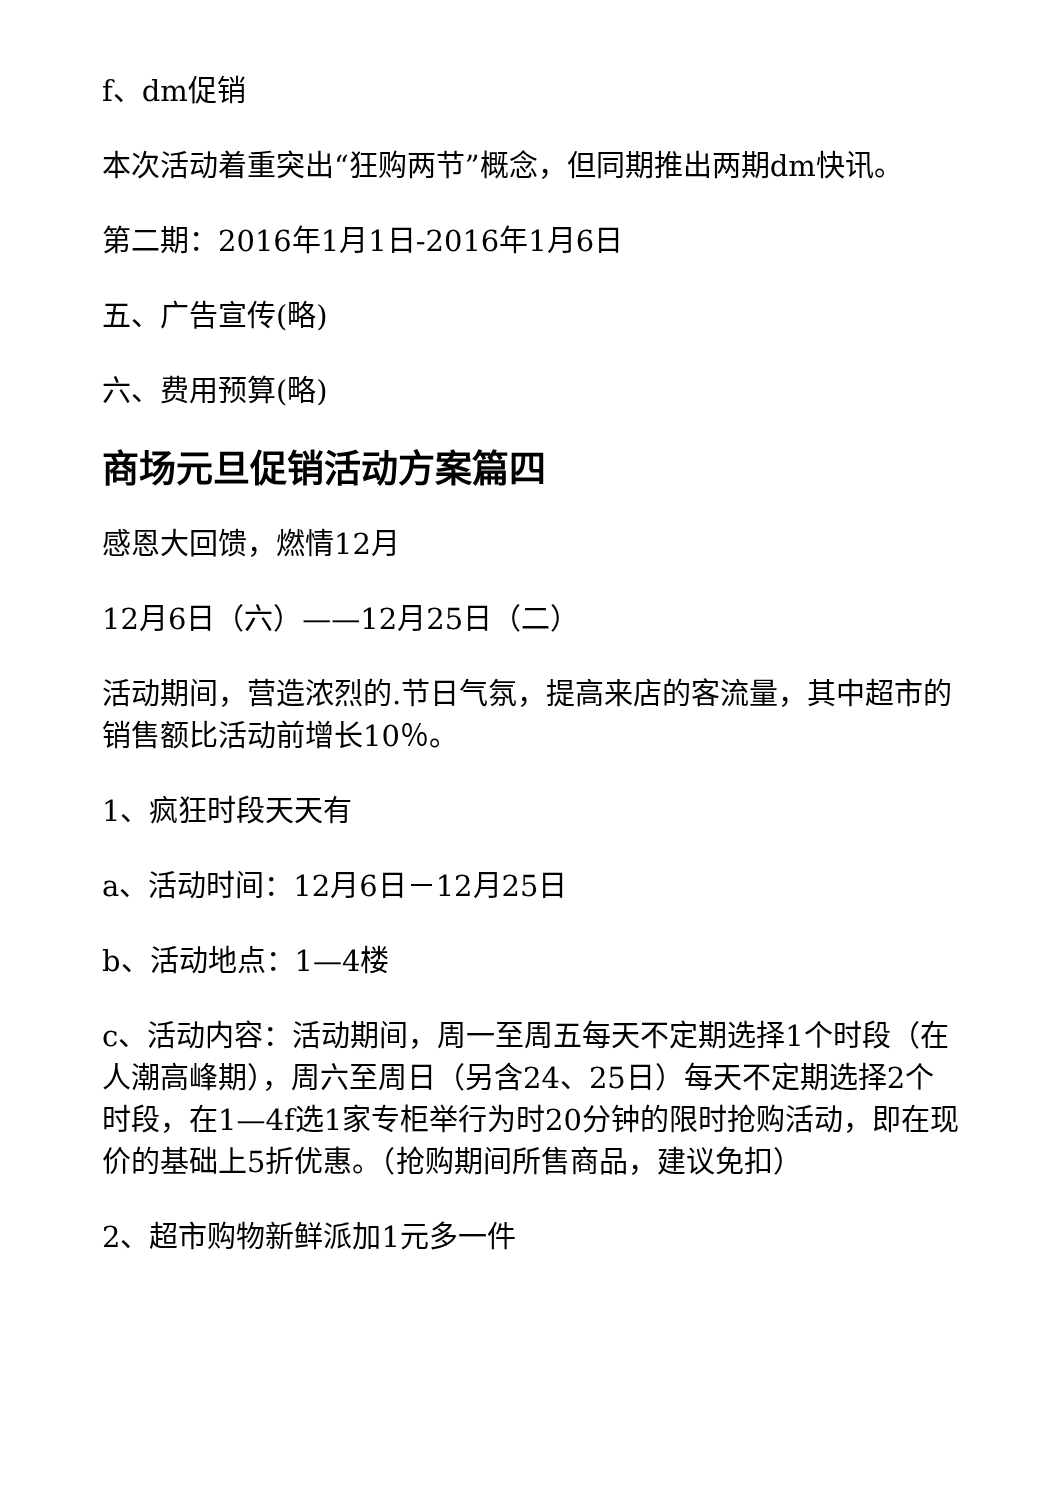f、dm促销
本次活动着重突出“狂购两节”概念，但同期推出两期dm快讯。
第二期：2016年1月1日-2016年1月6日
五、广告宣传(略)
六、费用预算(略)
商场元旦促销活动方案篇四
感恩大回馈，燃情12月
12月6日（六）——12月25日（二）
活动期间，营造浓烈的.节日气氛，提高来店的客流量，其中超市的销售额比活动前增长10％。
1、疯狂时段天天有
a、活动时间：12月6日－12月25日
b、活动地点：1—4楼
c、活动内容：活动期间，周一至周五每天不定期选择1个时段（在人潮高峰期），周六至周日（另含24、25日）每天不定期选择2个时段，在1—4f选1家专柜举行为时20分钟的限时抢购活动，即在现价的基础上5折优惠。（抢购期间所售商品，建议免扣）
2、超市购物新鲜派加1元多一件